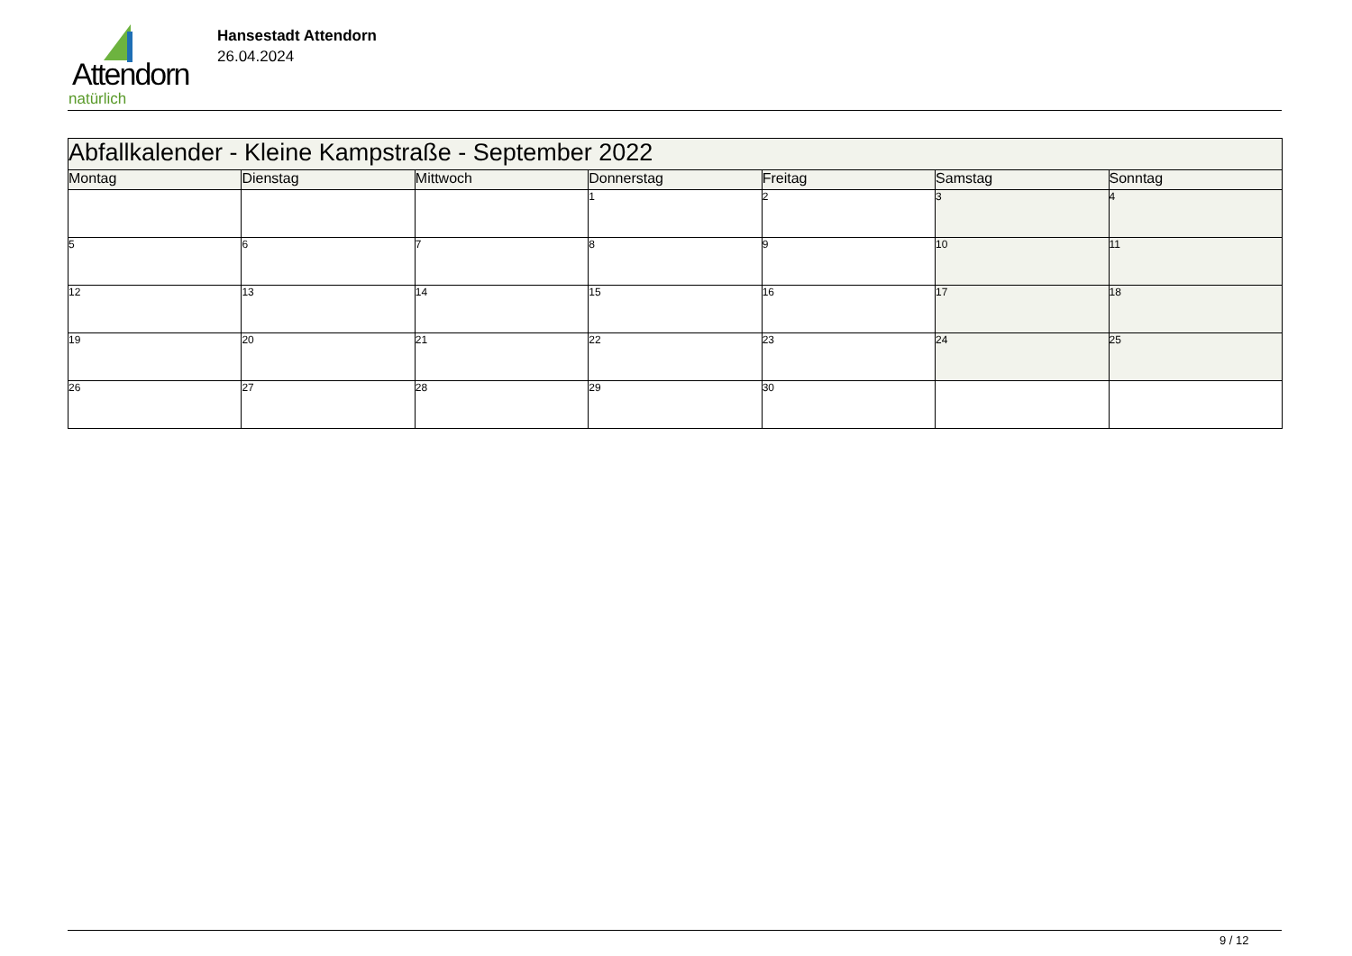Attendorn
natürlich
Hansestadt Attendorn
26.04.2024
| Abfallkalender - Kleine Kampstraße - September 2022 | | | | | | |
| Montag | Dienstag | Mittwoch | Donnerstag | Freitag | Samstag | Sonntag |
| | | | 1 | 2 | 3 | 4 |
| 5 | 6 | 7 | 8 | 9 | 10 | 11 |
| 12 | 13 | 14 | 15 | 16 | 17 | 18 |
| 19 | 20 | 21 | 22 | 23 | 24 | 25 |
| 26 | 27 | 28 | 29 | 30 | | |
9 / 12